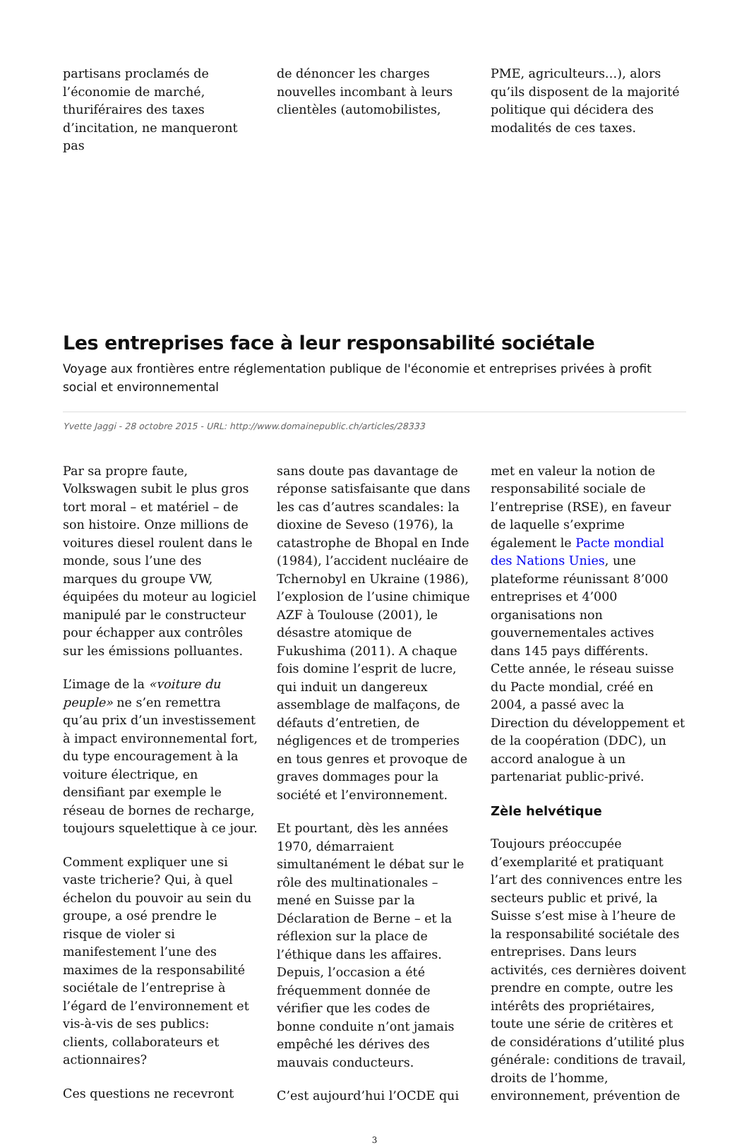partisans proclamés de l’économie de marché, thuriféraires des taxes d’incitation, ne manqueront pas
de dénoncer les charges nouvelles incombant à leurs clientèles (automobilistes,
PME, agriculteurs…), alors qu’ils disposent de la majorité politique qui décidera des modalités de ces taxes.
Les entreprises face à leur responsabilité sociétale
Voyage aux frontières entre réglementation publique de l'économie et entreprises privées à profit social et environnemental
Yvette Jaggi - 28 octobre 2015 - URL: http://www.domainepublic.ch/articles/28333
Par sa propre faute, Volkswagen subit le plus gros tort moral – et matériel – de son histoire. Onze millions de voitures diesel roulent dans le monde, sous l’une des marques du groupe VW, équipées du moteur au logiciel manipulé par le constructeur pour échapper aux contrôles sur les émissions polluantes.
L’image de la «voiture du peuple» ne s’en remettra qu’au prix d’un investissement à impact environnemental fort, du type encouragement à la voiture électrique, en densifiant par exemple le réseau de bornes de recharge, toujours squelettique à ce jour.
Comment expliquer une si vaste tricherie? Qui, à quel échelon du pouvoir au sein du groupe, a osé prendre le risque de violer si manifestement l’une des maximes de la responsabilité sociétale de l’entreprise à l’égard de l’environnement et vis-à-vis de ses publics: clients, collaborateurs et actionnaires?
Ces questions ne recevront
sans doute pas davantage de réponse satisfaisante que dans les cas d’autres scandales: la dioxine de Seveso (1976), la catastrophe de Bhopal en Inde (1984), l’accident nucléaire de Tchernobyl en Ukraine (1986), l’explosion de l’usine chimique AZF à Toulouse (2001), le désastre atomique de Fukushima (2011). A chaque fois domine l’esprit de lucre, qui induit un dangereux assemblage de malfaçons, de défauts d’entretien, de négligences et de tromperies en tous genres et provoque de graves dommages pour la société et l’environnement.
Et pourtant, dès les années 1970, démarraient simultanément le débat sur le rôle des multinationales – mené en Suisse par la Déclaration de Berne – et la réflexion sur la place de l’éthique dans les affaires. Depuis, l’occasion a été fréquemment donnée de vérifier que les codes de bonne conduite n’ont jamais empêché les dérives des mauvais conducteurs.
C’est aujourd’hui l’OCDE qui
met en valeur la notion de responsabilité sociale de l’entreprise (RSE), en faveur de laquelle s’exprime également le Pacte mondial des Nations Unies, une plateforme réunissant 8’000 entreprises et 4’000 organisations non gouvernementales actives dans 145 pays différents. Cette année, le réseau suisse du Pacte mondial, créé en 2004, a passé avec la Direction du développement et de la coopération (DDC), un accord analogue à un partenariat public-privé.
Zèle helvétique
Toujours préoccupée d’exemplarité et pratiquant l’art des connivences entre les secteurs public et privé, la Suisse s’est mise à l’heure de la responsabilité sociétale des entreprises. Dans leurs activités, ces dernières doivent prendre en compte, outre les intérêts des propriétaires, toute une série de critères et de considérations d’utilité plus générale: conditions de travail, droits de l’homme, environnement, prévention de
3